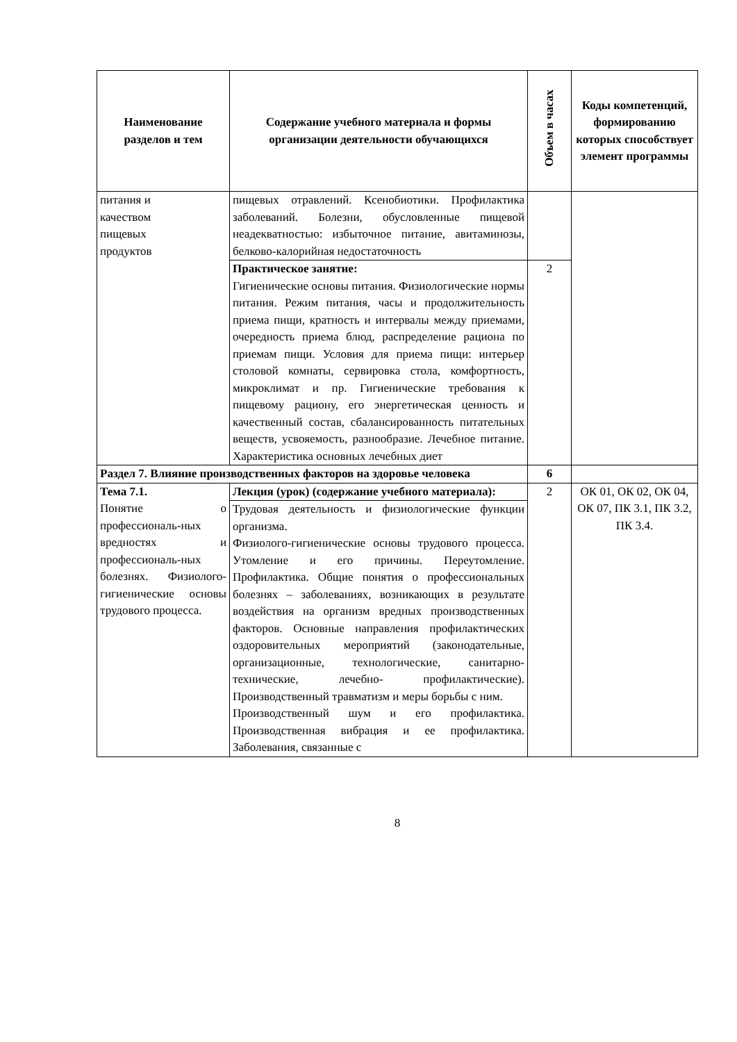| Наименование разделов и тем | Содержание учебного материала и формы организации деятельности обучающихся | Объем в часах | Коды компетенций, формированию которых способствует элемент программы |
| --- | --- | --- | --- |
| питания и качеством пищевых продуктов | пищевых отравлений. Ксенобиотики. Профилактика заболеваний. Болезни, обусловленные пищевой неадекватностью: избыточное питание, авитаминозы, белково-калорийная недостаточность | | |
| | Практическое занятие: Гигиенические основы питания. Физиологические нормы питания. Режим питания, часы и продолжительность приема пищи, кратность и интервалы между приемами, очередность приема блюд, распределение рациона по приемам пищи. Условия для приема пищи: интерьер столовой комнаты, сервировка стола, комфортность, микроклимат и пр. Гигиенические требования к пищевому рациону, его энергетическая ценность и качественный состав, сбалансированность питательных веществ, усвояемость, разнообразие. Лечебное питание. Характеристика основных лечебных диет | 2 | |
| Раздел 7. Влияние производственных факторов на здоровье человека | | 6 | |
| Тема 7.1. Понятие о профессиональ-ных вредностях и профессиональ-ных болезнях. Физиолого-гигиенические основы трудового процесса. | Лекция (урок) (содержание учебного материала): | 2 | ОК 01, ОК 02, ОК 04, ОК 07, ПК 3.1, ПК 3.2, ПК 3.4. |
| | Трудовая деятельность и физиологические функции организма. Физиолого-гигиенические основы трудового процесса. Утомление и его причины. Переутомление. Профилактика. Общие понятия о профессиональных болезнях – заболеваниях, возникающих в результате воздействия на организм вредных производственных факторов. Основные направления профилактических оздоровительных мероприятий (законодательные, организационные, технологические, санитарно-технические, лечебно- профилактические). Производственный травматизм и меры борьбы с ним. Производственный шум и его профилактика. Производственная вибрация и ее профилактика. Заболевания, связанные с | | |
8